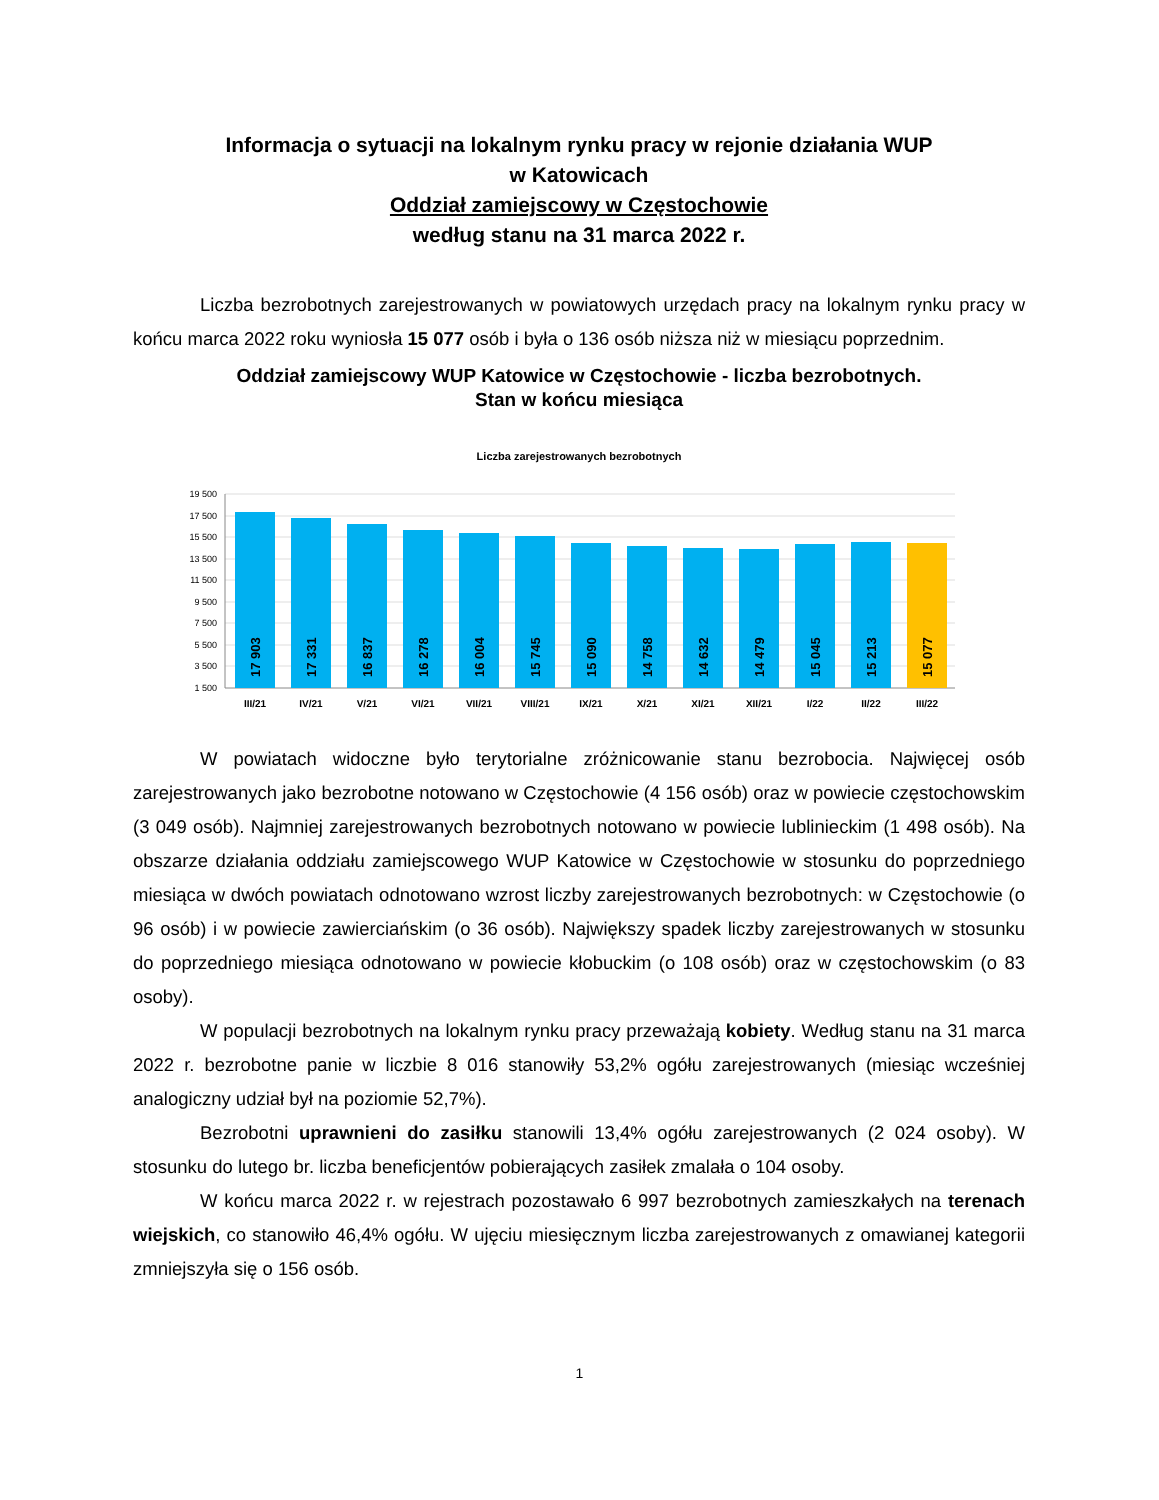Informacja o sytuacji na lokalnym rynku pracy w rejonie działania WUP
w Katowicach
Oddział zamiejscowy w Częstochowie
według stanu na 31 marca 2022 r.
Liczba bezrobotnych zarejestrowanych w powiatowych urzędach pracy na lokalnym rynku pracy w końcu marca 2022 roku wyniosła 15 077 osób i była o 136 osób niższa niż w miesiącu poprzednim.
Oddział zamiejscowy WUP Katowice w Częstochowie - liczba bezrobotnych.
Stan w końcu miesiąca
Liczba zarejestrowanych bezrobotnych
19 500
17 500
15 500
13 500
11 500
9 500
7 500
5 500
3 500
1 500
17 903
17 331
16 837
16 278
16 004
15 745
15 090
14 758
14 632
14 479
15 045
15 213
15 077
III/21
IV/21
V/21
VI/21
VII/21
VIII/21
IX/21
X/21
XI/21
XII/21
I/22
II/22
III/22
W powiatach widoczne było terytorialne zróżnicowanie stanu bezrobocia. Najwięcej osób zarejestrowanych jako bezrobotne notowano w Częstochowie (4 156 osób) oraz w powiecie częstochowskim (3 049 osób). Najmniej zarejestrowanych bezrobotnych notowano w powiecie lublinieckim (1 498 osób). Na obszarze działania oddziału zamiejscowego WUP Katowice w Częstochowie w stosunku do poprzedniego miesiąca w dwóch powiatach odnotowano wzrost liczby zarejestrowanych bezrobotnych: w Częstochowie (o 96 osób) i w powiecie zawierciańskim (o 36 osób). Największy spadek liczby zarejestrowanych w stosunku do poprzedniego miesiąca odnotowano w powiecie kłobuckim (o 108 osób) oraz w częstochowskim (o 83 osoby).
W populacji bezrobotnych na lokalnym rynku pracy przeważają kobiety. Według stanu na 31 marca 2022 r. bezrobotne panie w liczbie 8 016 stanowiły 53,2% ogółu zarejestrowanych (miesiąc wcześniej analogiczny udział był na poziomie 52,7%).
Bezrobotni uprawnieni do zasiłku stanowili 13,4% ogółu zarejestrowanych (2 024 osoby). W stosunku do lutego br. liczba beneficjentów pobierających zasiłek zmalała o 104 osoby.
W końcu marca 2022 r. w rejestrach pozostawało 6 997 bezrobotnych zamieszkałych na terenach wiejskich, co stanowiło 46,4% ogółu. W ujęciu miesięcznym liczba zarejestrowanych z omawianej kategorii zmniejszyła się o 156 osób.
1